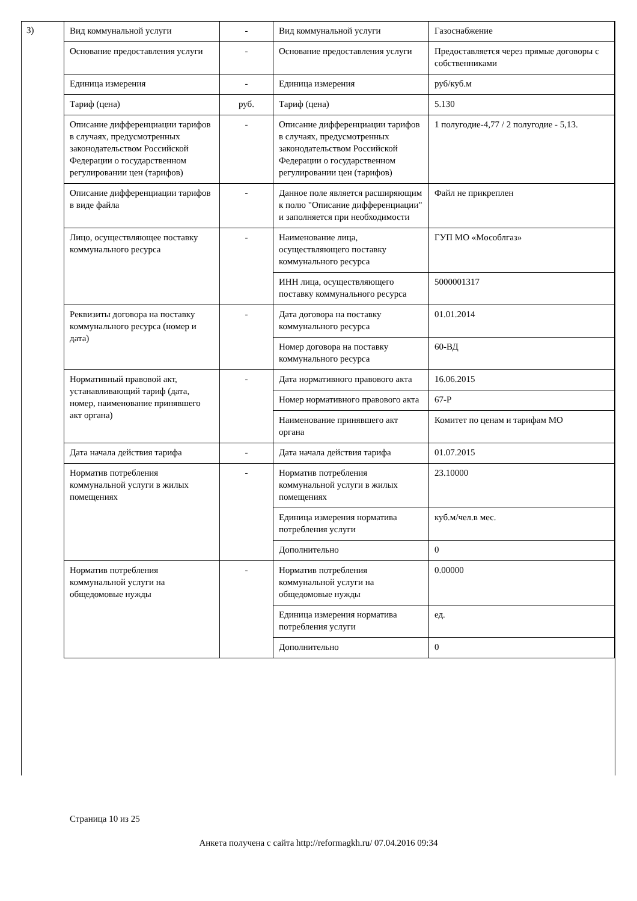3)
| Вид коммунальной услуги | - | Вид коммунальной услуги | Газоснабжение |
| Основание предоставления услуги | - | Основание предоставления услуги | Предоставляется через прямые договоры с собственниками |
| Единица измерения | - | Единица измерения | руб/куб.м |
| Тариф (цена) | руб. | Тариф (цена) | 5.130 |
| Описание дифференциации тарифов в случаях, предусмотренных законодательством Российской Федерации о государственном регулировании цен (тарифов) | - | Описание дифференциации тарифов в случаях, предусмотренных законодательством Российской Федерации о государственном регулировании цен (тарифов) | 1 полугодие-4,77 / 2 полугодие - 5,13. |
| Описание дифференциации тарифов в виде файла | - | Данное поле является расширяющим к полю "Описание дифференциации" и заполняется при необходимости | Файл не прикреплен |
| Лицо, осуществляющее поставку коммунального ресурса | - | Наименование лица, осуществляющего поставку коммунального ресурса | ГУП МО «Мособлгаз» |
| | | ИНН лица, осуществляющего поставку коммунального ресурса | 5000001317 |
| Реквизиты договора на поставку коммунального ресурса (номер и дата) | - | Дата договора на поставку коммунального ресурса | 01.01.2014 |
| | | Номер договора на поставку коммунального ресурса | 60-ВД |
| Нормативный правовой акт, устанавливающий тариф (дата, номер, наименование принявшего акт органа) | - | Дата нормативного правового акта | 16.06.2015 |
| | | Номер нормативного правового акта | 67-Р |
| | | Наименование принявшего акт органа | Комитет по ценам и тарифам МО |
| Дата начала действия тарифа | - | Дата начала действия тарифа | 01.07.2015 |
| Норматив потребления коммунальной услуги в жилых помещениях | - | Норматив потребления коммунальной услуги в жилых помещениях | 23.10000 |
| | | Единица измерения норматива потребления услуги | куб.м/чел.в мес. |
| | | Дополнительно | 0 |
| Норматив потребления коммунальной услуги на общедомовые нужды | - | Норматив потребления коммунальной услуги на общедомовые нужды | 0.00000 |
| | | Единица измерения норматива потребления услуги | ед. |
| | | Дополнительно | 0 |
Страница 10 из 25
Анкета получена с сайта http://reformagkh.ru/ 07.04.2016 09:34